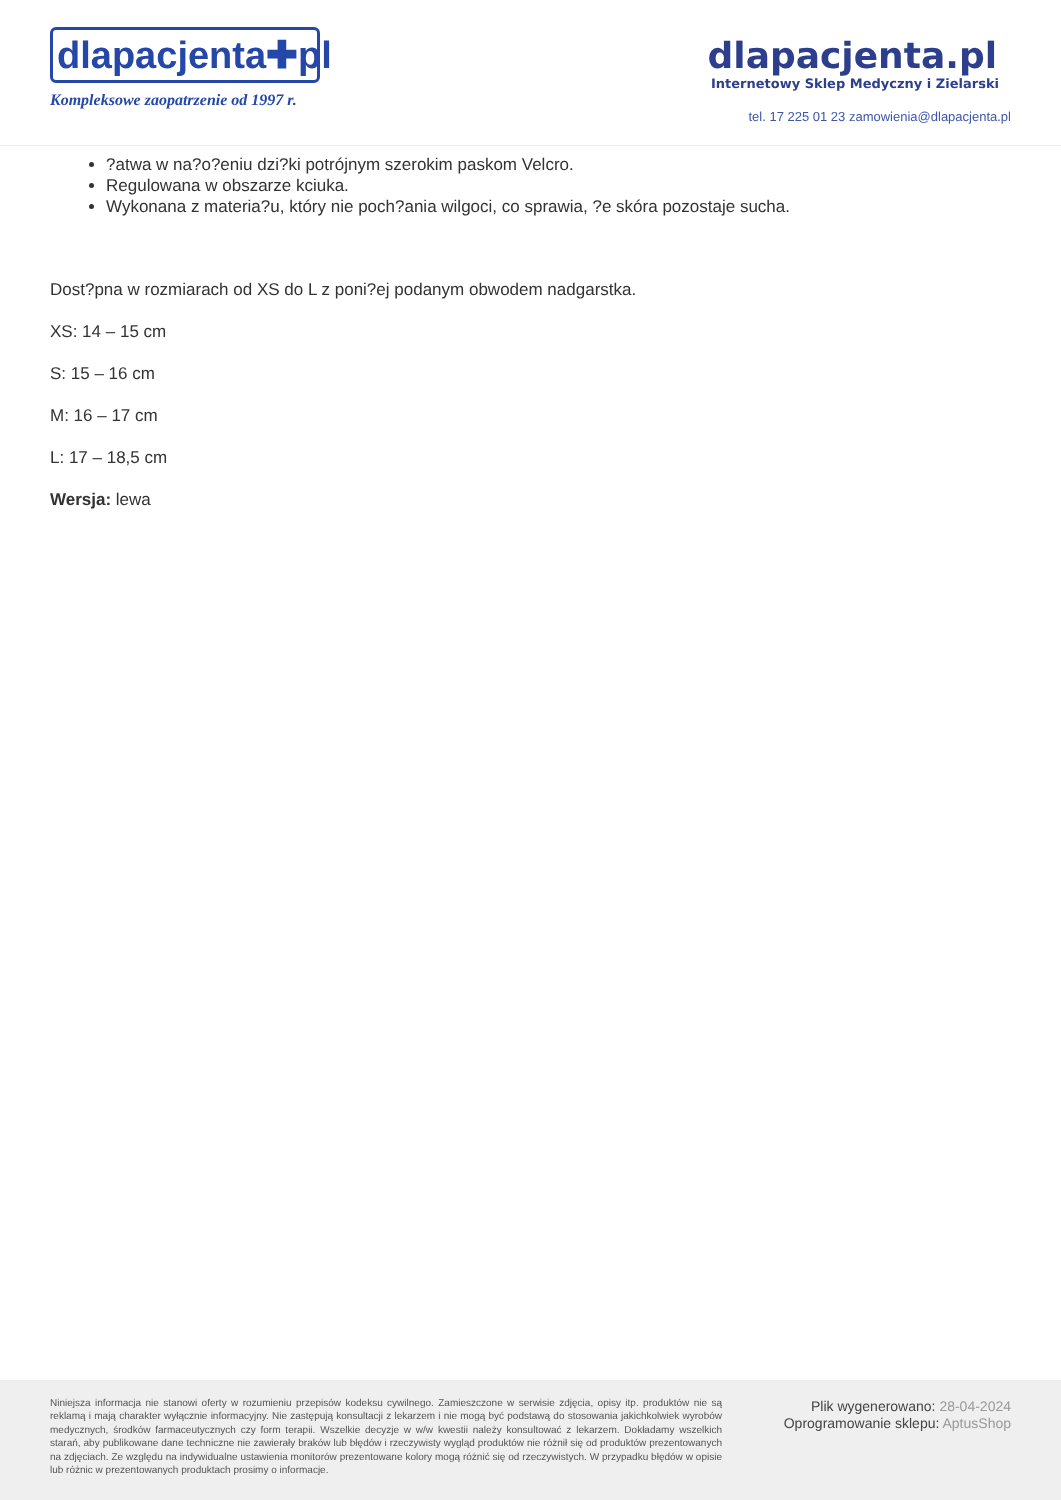dlapacjenta✚pl
Kompleksowe zaopatrzenie od 1997 r.
dlapacjenta.pl
Internetowy Sklep Medyczny i Zielarski
tel. 17 225 01 23 zamowienia@dlapacjenta.pl
?atwa w na?o?eniu dzi?ki potrójnym szerokim paskom Velcro.
Regulowana w obszarze kciuka.
Wykonana z materia?u, który nie poch?ania wilgoci, co sprawia, ?e skóra pozostaje sucha.
Dost?pna w rozmiarach od XS do L z poni?ej podanym obwodem nadgarstka.
XS: 14 – 15 cm
S: 15 – 16 cm
M: 16 – 17 cm
L: 17 – 18,5 cm
Wersja: lewa
Niniejsza informacja nie stanowi oferty w rozumieniu przepisów kodeksu cywilnego. Zamieszczone w serwisie zdjęcia, opisy itp. produktów nie są reklamą i mają charakter wyłącznie informacyjny. Nie zastępują konsultacji z lekarzem i nie mogą być podstawą do stosowania jakichkolwiek wyrobów medycznych, środków farmaceutycznych czy form terapii. Wszelkie decyzje w w/w kwestii należy konsultować z lekarzem. Dokładamy wszelkich starań, aby publikowane dane techniczne nie zawierały braków lub błędów i rzeczywisty wygląd produktów nie różnił się od produktów prezentowanych na zdjęciach. Ze względu na indywidualne ustawienia monitorów prezentowane kolory mogą różnić się od rzeczywistych. W przypadku błędów w opisie lub różnic w prezentowanych produktach prosimy o informacje.
Plik wygenerowano: 28-04-2024
Oprogramowanie sklepu: AptusShop